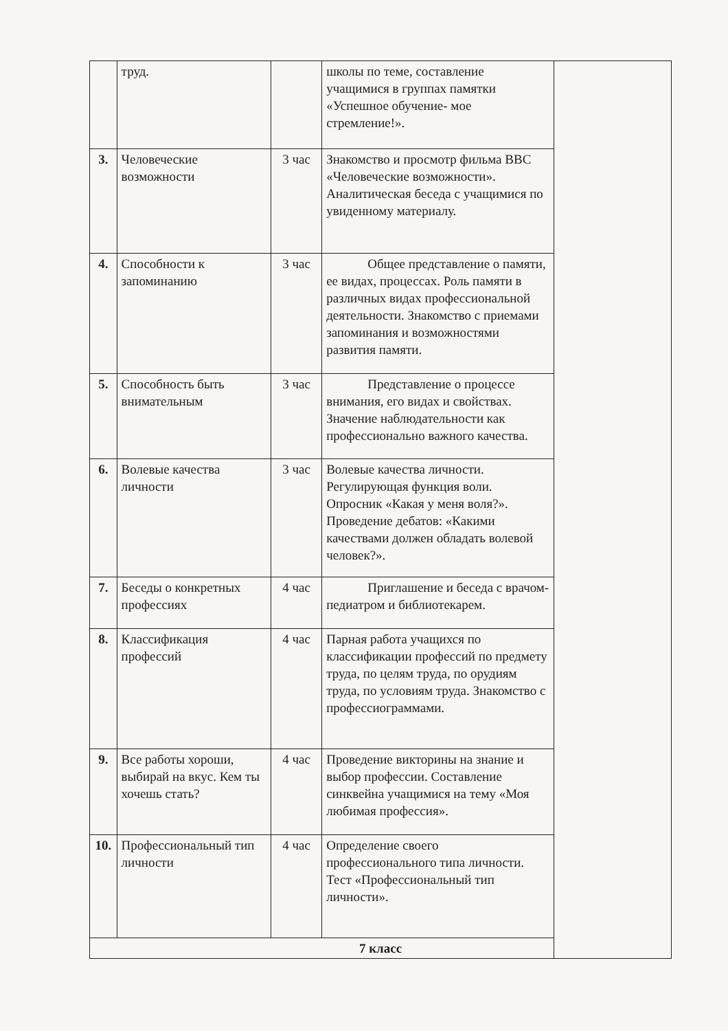| | труд. | | школы по теме, составление учащимися в группах памятки «Успешное обучение- мое стремление!». | |
| 3. | Человеческие возможности | 3 час | Знакомство и просмотр фильма ВВС «Человеческие возможности». Аналитическая беседа с учащимися по увиденному материалу. | |
| 4. | Способности к запоминанию | 3 час | Общее представление о памяти, ее видах, процессах. Роль памяти в различных видах профессиональной деятельности. Знакомство с приемами запоминания и возможностями развития памяти. | |
| 5. | Способность быть внимательным | 3 час | Представление о процессе внимания, его видах и свойствах. Значение наблюдательности как профессионально важного качества. | |
| 6. | Волевые качества личности | 3 час | Волевые качества личности. Регулирующая функция воли. Опросник «Какая у меня воля?». Проведение дебатов: «Какими качествами должен обладать волевой человек?». | |
| 7. | Беседы о конкретных профессиях | 4 час | Приглашение и беседа с врачом-педиатром и библиотекарем. | |
| 8. | Классификация профессий | 4 час | Парная работа учащихся по классификации профессий по предмету труда, по целям труда, по орудиям труда, по условиям труда. Знакомство с профессиограммами. | |
| 9. | Все работы хороши, выбирай на вкус. Кем ты хочешь стать? | 4 час | Проведение викторины на знание и выбор профессии. Составление синквейна учащимися на тему «Моя любимая профессия». | |
| 10. | Профессиональный тип личности | 4 час | Определение своего профессионального типа личности. Тест «Профессиональный тип личности». | |
| 7 класс | | | | |